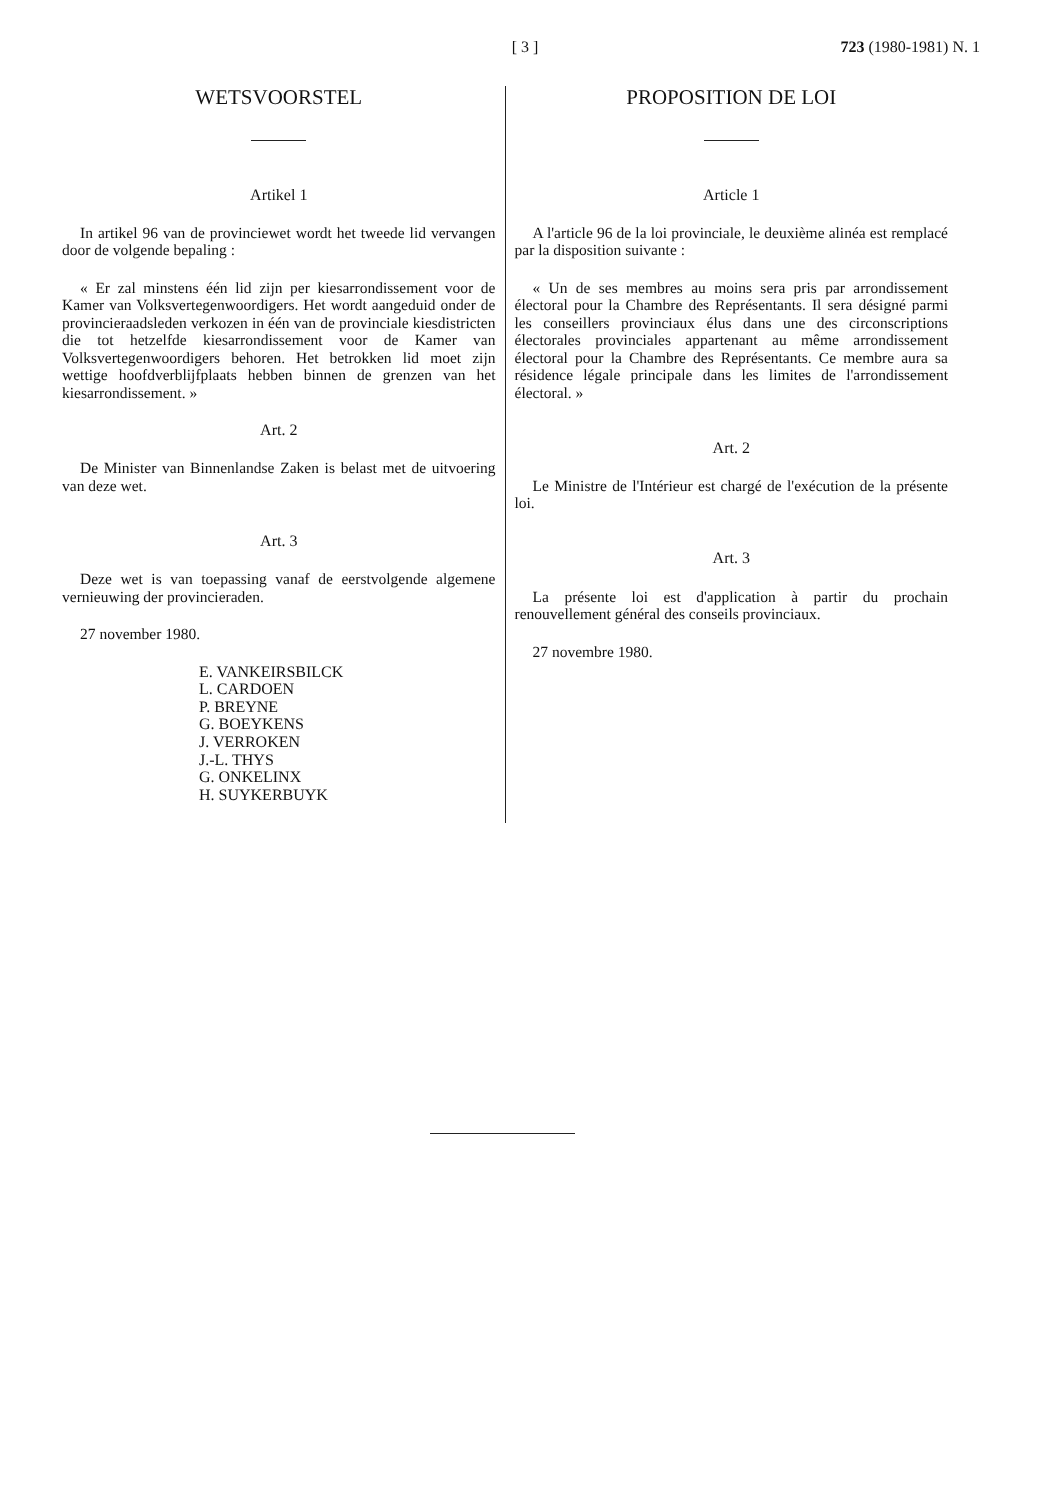[ 3 ] 723 (1980-1981) N. 1
WETSVOORSTEL
Artikel 1
In artikel 96 van de provinciewet wordt het tweede lid vervangen door de volgende bepaling :
« Er zal minstens één lid zijn per kiesarrondissement voor de Kamer van Volksvertegenwoordigers. Het wordt aangeduid onder de provincieraadsleden verkozen in één van de provinciale kiesdistricten die tot hetzelfde kiesarrondissement voor de Kamer van Volksvertegenwoordigers behoren. Het betrokken lid moet zijn wettige hoofdverblijfplaats hebben binnen de grenzen van het kiesarrondissement. »
Art. 2
De Minister van Binnenlandse Zaken is belast met de uitvoering van deze wet.
Art. 3
Deze wet is van toepassing vanaf de eerstvolgende algemene vernieuwing der provincieraden.
27 november 1980.
E. VANKEIRSBILCK
L. CARDOEN
P. BREYNE
G. BOEYKENS
J. VERROKEN
J.-L. THYS
G. ONKELINX
H. SUYKERBUYK
PROPOSITION DE LOI
Article 1
A l'article 96 de la loi provinciale, le deuxième alinéa est remplacé par la disposition suivante :
« Un de ses membres au moins sera pris par arrondissement électoral pour la Chambre des Représentants. Il sera désigné parmi les conseillers provinciaux élus dans une des circonscriptions électorales provinciales appartenant au même arrondissement électoral pour la Chambre des Représentants. Ce membre aura sa résidence légale principale dans les limites de l'arrondissement électoral. »
Art. 2
Le Ministre de l'Intérieur est chargé de l'exécution de la présente loi.
Art. 3
La présente loi est d'application à partir du prochain renouvellement général des conseils provinciaux.
27 novembre 1980.